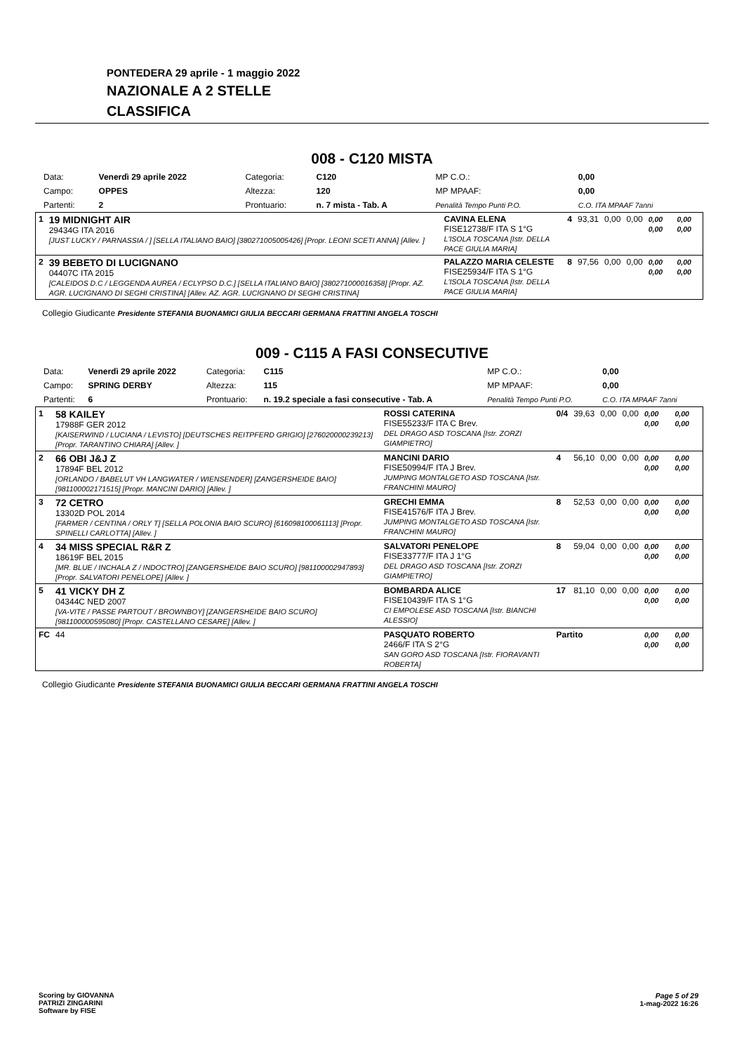PONTEDERA 29 aprile - 1 maggio 2022
NAZIONALE A 2 STELLE
CLASSIFICA
008 - C120 MISTA
| Data: | Venerdì 29 aprile 2022 | Categoria: | C120 | MP C.O.: | 0,00 |
| Campo: | OPPES | Altezza: | 120 | MP MPAAF: | 0,00 |
| Partenti: | 2 | Prontuario: | n. 7 mista - Tab. A | Penalità Tempo Punti P.O. | C.O. ITA MPAAF 7anni |
| 1 | 19 MIDNIGHT AIR 29434G ITA 2016 [JUST LUCKY / PARNASSIA / ] [SELLA ITALIANO BAIO] [380271005005426] [Propr. LEONI SCETI ANNA] [Allev. ] | CAVINA ELENA FISE12738/F ITA S 1°G L'ISOLA TOSCANA [Istr. DELLA PACE GIULIA MARIA] | 4 | 93,31 | 0,00 | 0,00 | 0,00 0,00 | 0,00 0,00 |
| 2 | 39 BEBETO DI LUCIGNANO 04407C ITA 2015 [CALEIDOS D.C / LEGGENDA AUREA / ECLYPSO D.C.] [SELLA ITALIANO BAIO] [380271000016358] [Propr. AZ. AGR. LUCIGNANO DI SEGHI CRISTINA] [Allev. AZ. AGR. LUCIGNANO DI SEGHI CRISTINA] | PALAZZO MARIA CELESTE FISE25934/F ITA S 1°G L'ISOLA TOSCANA [Istr. DELLA PACE GIULIA MARIA] | 8 | 97,56 | 0,00 | 0,00 | 0,00 0,00 | 0,00 0,00 |
Collegio Giudicante Presidente STEFANIA BUONAMICI GIULIA BECCARI GERMANA FRATTINI ANGELA TOSCHI
009 - C115 A FASI CONSECUTIVE
| Data: | Venerdì 29 aprile 2022 | Categoria: | C115 | MP C.O.: | 0,00 |
| Campo: | SPRING DERBY | Altezza: | 115 | MP MPAAF: | 0,00 |
| Partenti: | 6 | Prontuario: | n. 19.2 speciale a fasi consecutive - Tab. A | Penalità Tempo Punti P.O. | C.O. ITA MPAAF 7anni |
| 1 | 58 KAILEY 17988F GER 2012 [KAISERWIND / LUCIANA / LEVISTO] [DEUTSCHES REITPFERD GRIGIO] [276020000239213] [Propr. TARANTINO CHIARA] [Allev. ] | ROSSI CATERINA FISE55233/F ITA C Brev. DEL DRAGO ASD TOSCANA [Istr. ZORZI GIAMPIETRO] | 0/4 | 39,63 | 0,00 | 0,00 | 0,00 0,00 | 0,00 0,00 |
| 2 | 66 OBI J&J Z 17894F BEL 2012 [ORLANDO / BABELUT VH LANGWATER / WIENSENDER] [ZANGERSHEIDE BAIO] [981100002171515] [Propr. MANCINI DARIO] [Allev. ] | MANCINI DARIO FISE50994/F ITA J Brev. JUMPING MONTALGETO ASD TOSCANA [Istr. FRANCHINI MAURO] | 4 | 56,10 | 0,00 | 0,00 | 0,00 0,00 | 0,00 0,00 |
| 3 | 72 CETRO 13302D POL 2014 [FARMER / CENTINA / ORLY T] [SELLA POLONIA BAIO SCURO] [616098100061113] [Propr. SPINELLI CARLOTTA] [Allev. ] | GRECHI EMMA FISE41576/F ITA J Brev. JUMPING MONTALGETO ASD TOSCANA [Istr. FRANCHINI MAURO] | 8 | 52,53 | 0,00 | 0,00 | 0,00 0,00 | 0,00 0,00 |
| 4 | 34 MISS SPECIAL R&R Z 18619F BEL 2015 [MR. BLUE / INCHALA Z / INDOCTRO] [ZANGERSHEIDE BAIO SCURO] [981100002947893] [Propr. SALVATORI PENELOPE] [Allev. ] | SALVATORI PENELOPE FISE33777/F ITA J 1°G DEL DRAGO ASD TOSCANA [Istr. ZORZI GIAMPIETRO] | 8 | 59,04 | 0,00 | 0,00 | 0,00 0,00 | 0,00 0,00 |
| 5 | 41 VICKY DH Z 04344C NED 2007 [VA-VITE / PASSE PARTOUT / BROWNBOY] [ZANGERSHEIDE BAIO SCURO] [981100000595080] [Propr. CASTELLANO CESARE] [Allev. ] | BOMBARDA ALICE FISE10439/F ITA S 1°G CI EMPOLESE ASD TOSCANA [Istr. BIANCHI ALESSIO] | 17 | 81,10 | 0,00 | 0,00 | 0,00 0,00 | 0,00 0,00 |
| FC | 44 | PASQUATO ROBERTO 2466/F ITA S 2°G SAN GORO ASD TOSCANA [Istr. FIORAVANTI ROBERTA] | Partito | | | | 0,00 0,00 | 0,00 0,00 |
Collegio Giudicante Presidente STEFANIA BUONAMICI GIULIA BECCARI GERMANA FRATTINI ANGELA TOSCHI
Scoring by GIOVANNA
PATRIZI ZINGARINI
Software by FISE
Page 5 of 29
1-mag-2022 16:26